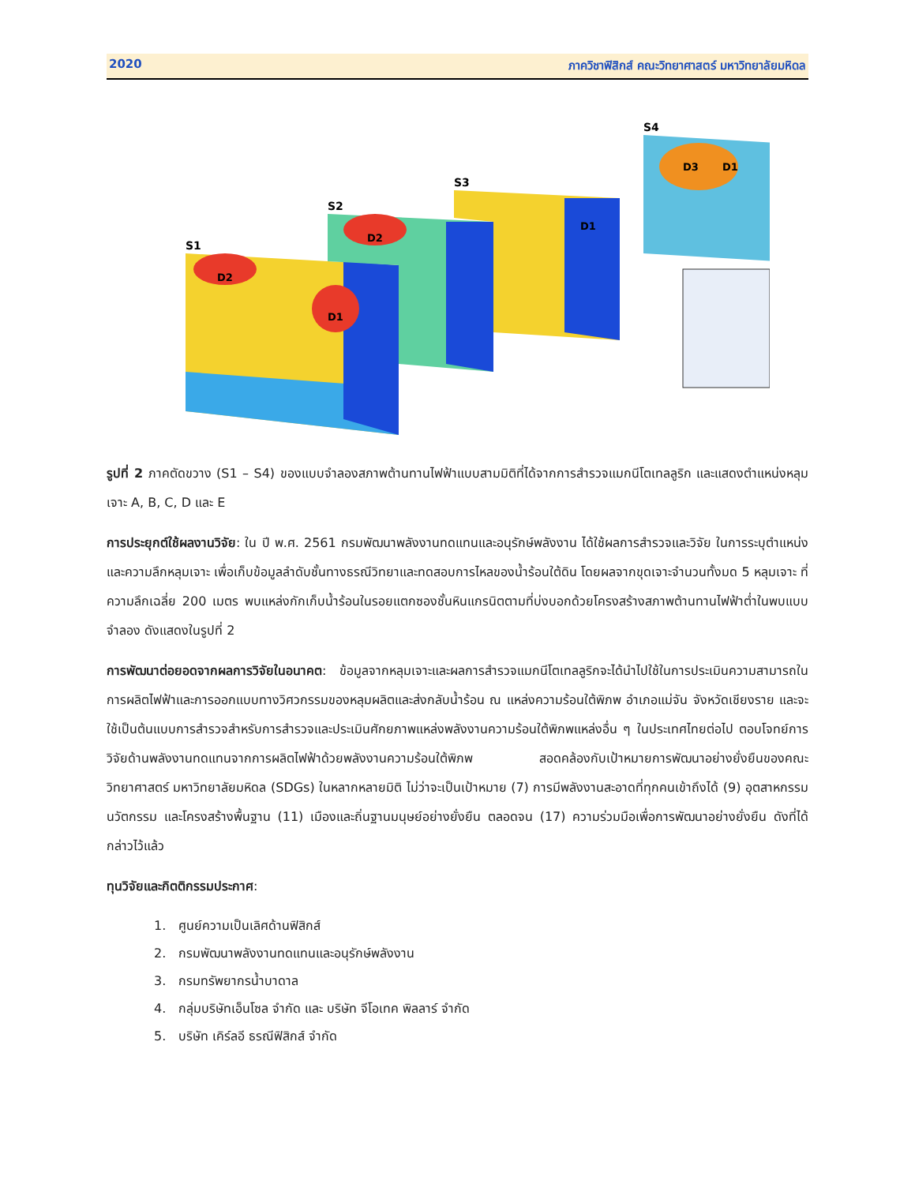2020 ภาควิชาฟิสิกส์ คณะวิทยาศาสตร์ มหาวิทยาลัยมหิดล
S1
S2
S3
S4
D2
D1
D2
D1
D3
D1
รูปที่ 2 ภาคตัดขวาง (S1 – S4) ของแบบจำลองสภาพต้านทานไฟฟ้าแบบสามมิติที่ได้จากการสำรวจแมกนีโตเทลลูริก และแสดงตำแหน่งหลุมเจาะ A, B, C, D และ E
การประยุกต์ใช้ผลงานวิจัย: ใน ปี พ.ศ. 2561 กรมพัฒนาพลังงานทดแทนและอนุรักษ์พลังงาน ได้ใช้ผลการสำรวจและวิจัย ในการระบุตำแหน่งและความลึกหลุมเจาะ เพื่อเก็บข้อมูลลำดับชั้นทางธรณีวิทยาและทดสอบการไหลของน้ำร้อนใต้ดิน โดยผลจากขุดเจาะจำนวนทั้งมด 5 หลุมเจาะ ที่ความลึกเฉลี่ย 200 เมตร พบแหล่งกักเก็บน้ำร้อนในรอยแตกซองชั้นหินแกรนิตตามที่บ่งบอกด้วยโครงสร้างสภาพต้านทานไฟฟ้าต่ำในพบแบบจำลอง ดังแสดงในรูปที่ 2
การพัฒนาต่อยอดจากผลการวิจัยในอนาคต: ข้อมูลจากหลุมเจาะและผลการสำรวจแมกนีโตเทลลูริกจะได้นำไปใช้ในการประเมินความสามารถในการผลิตไฟฟ้าและการออกแบบทางวิศวกรรมของหลุมผลิตและส่งกลับน้ำร้อน ณ แหล่งความร้อนใต้พิภพ อำเภอแม่จัน จังหวัดเชียงราย และจะใช้เป็นต้นแบบการสำรวจสำหรับการสำรวจและประเมินศักยภาพแหล่งพลังงานความร้อนใต้พิภพแหล่งอื่น ๆ ในประเทศไทยต่อไป ตอบโจทย์การวิจัยด้านพลังงานทดแทนจากการผลิตไฟฟ้าด้วยพลังงานความร้อนใต้พิภพ สอดคล้องกับเป้าหมายการพัฒนาอย่างยั่งยืนของคณะวิทยาศาสตร์ มหาวิทยาลัยมหิดล (SDGs) ในหลากหลายมิติ ไม่ว่าจะเป็นเป้าหมาย (7) การมีพลังงานสะอาดที่ทุกคนเข้าถึงได้ (9) อุตสาหกรรม นวัตกรรม และโครงสร้างพื้นฐาน (11) เมืองและถิ่นฐานมนุษย์อย่างยั่งยืน ตลอดจน (17) ความร่วมมือเพื่อการพัฒนาอย่างยั่งยืน ดังที่ได้กล่าวไว้แล้ว
ทุนวิจัยและกิตติกรรมประกาศ:
1. ศูนย์ความเป็นเลิศด้านฟิสิกส์
2. กรมพัฒนาพลังงานทดแทนและอนุรักษ์พลังงาน
3. กรมทรัพยากรน้ำบาดาล
4. กลุ่มบริษัทเอ็นโซล จำกัด และ บริษัท จีโอเทค พิลลาร์ จำกัด
5. บริษัท เคิร์ลอี ธรณีฟิสิกส์ จำกัด